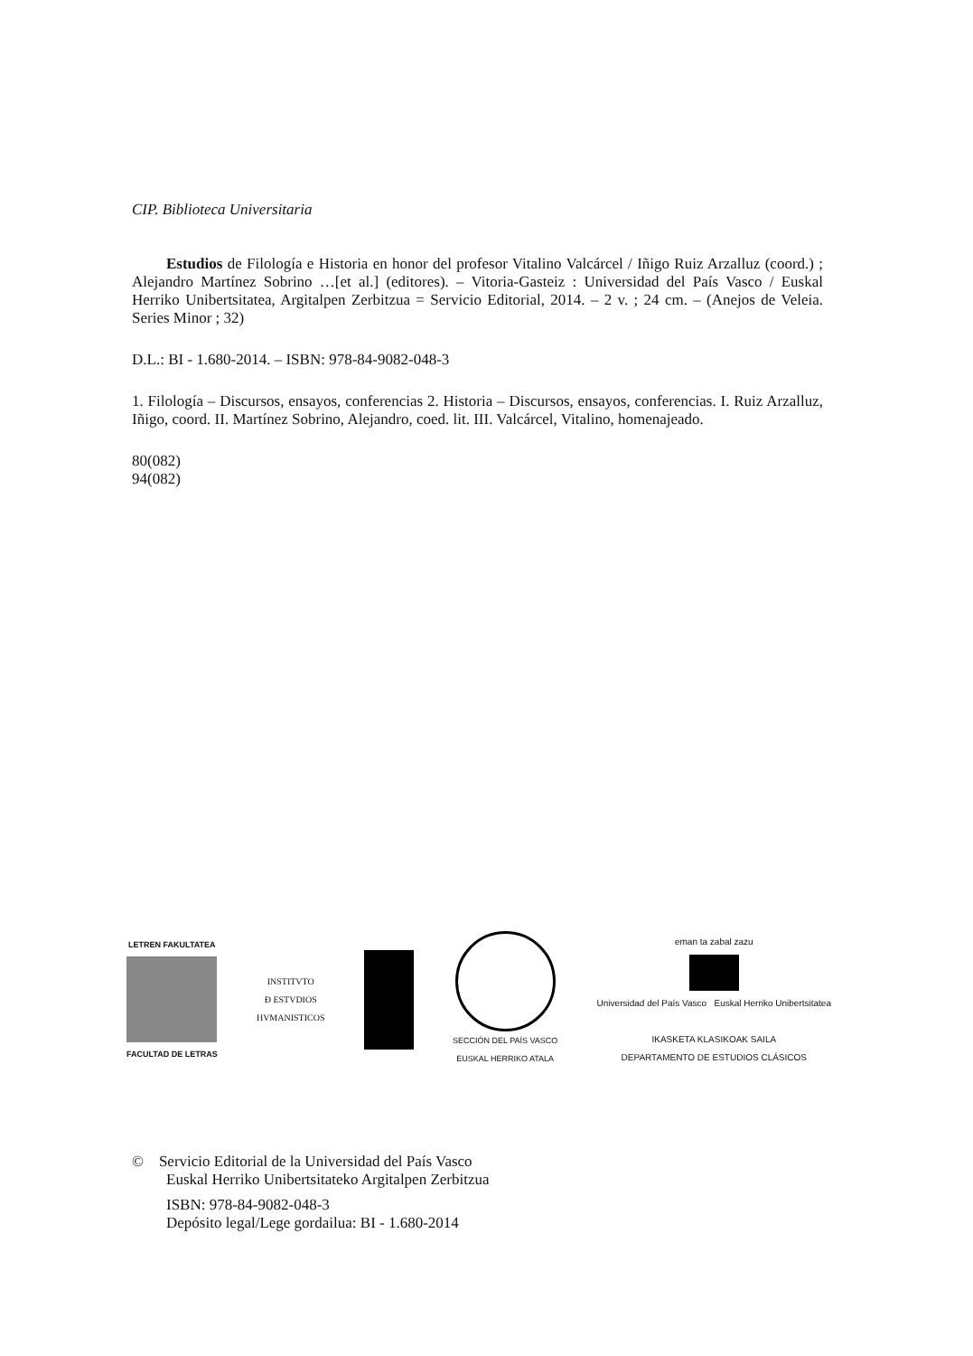CIP. Biblioteca Universitaria
Estudios de Filología e Historia en honor del profesor Vitalino Valcárcel / Iñigo Ruiz Arzalluz (coord.) ; Alejandro Martínez Sobrino …[et al.] (editores). – Vitoria-Gasteiz : Universidad del País Vasco / Euskal Herriko Unibertsitatea, Argitalpen Zerbitzua = Servicio Editorial, 2014. – 2 v. ; 24 cm. – (Anejos de Veleia. Series Minor ; 32)
D.L.: BI - 1.680-2014. – ISBN: 978-84-9082-048-3
1. Filología – Discursos, ensayos, conferencias 2. Historia – Discursos, ensayos, conferencias. I. Ruiz Arzalluz, Iñigo, coord. II. Martínez Sobrino, Alejandro, coed. lit. III. Valcárcel, Vitalino, homenajeado.
80(082)
94(082)
LETREN FAKULTATEA
FACULTAD DE LETRAS
INSTITVTO
Ð ESTVDIOS
HVMANISTICOS
SECCIÓN DEL PAÍS VASCO
EUSKAL HERRIKO ATALA
eman ta zabal zazu
Universidad del País Vasco Euskal Herriko Unibertsitatea
IKASKETA KLASIKOAK SAILA
DEPARTAMENTO DE ESTUDIOS CLÁSICOS
© Servicio Editorial de la Universidad del País Vasco
Euskal Herriko Unibertsitateko Argitalpen Zerbitzua
ISBN: 978-84-9082-048-3
Depósito legal/Lege gordailua: BI - 1.680-2014